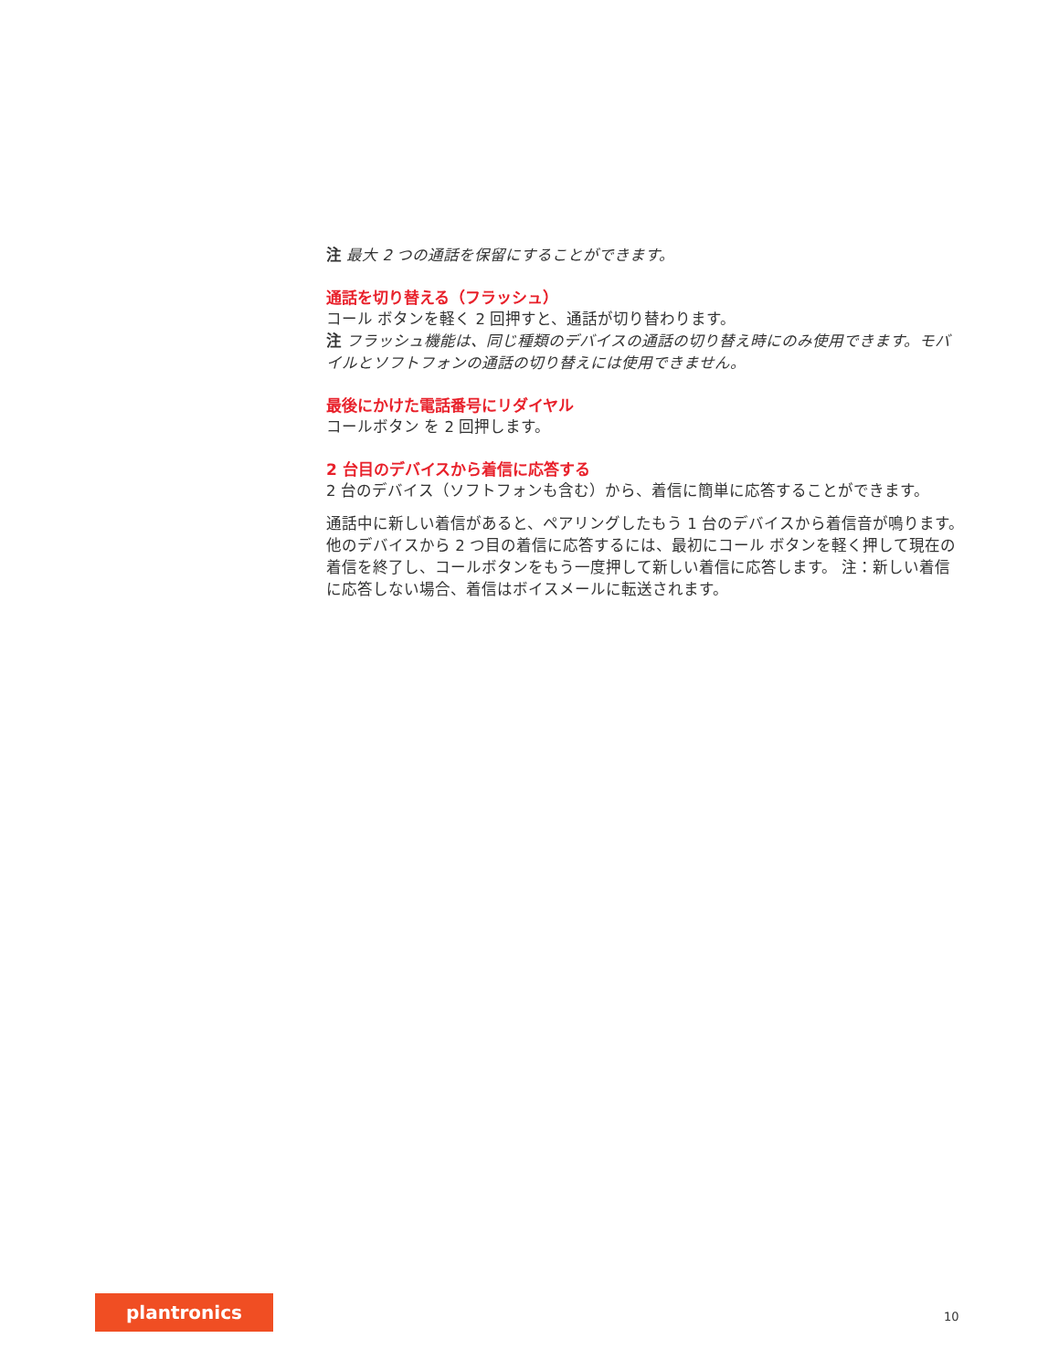注 最大 2 つの通話を保留にすることができます。
通話を切り替える（フラッシュ）
コール ボタンを軽く 2 回押すと、通話が切り替わります。
注 フラッシュ機能は、同じ種類のデバイスの通話の切り替え時にのみ使用できます。モバイルとソフトフォンの通話の切り替えには使用できません。
最後にかけた電話番号にリダイヤル
コールボタン を 2 回押します。
2 台目のデバイスから着信に応答する
2 台のデバイス（ソフトフォンも含む）から、着信に簡単に応答することができます。
通話中に新しい着信があると、ペアリングしたもう 1 台のデバイスから着信音が鳴ります。
他のデバイスから 2 つ目の着信に応答するには、最初にコール ボタンを軽く押して現在の着信を終了し、コールボタンをもう一度押して新しい着信に応答します。 注：新しい着信に応答しない場合、着信はボイスメールに転送されます。
plantronics
10